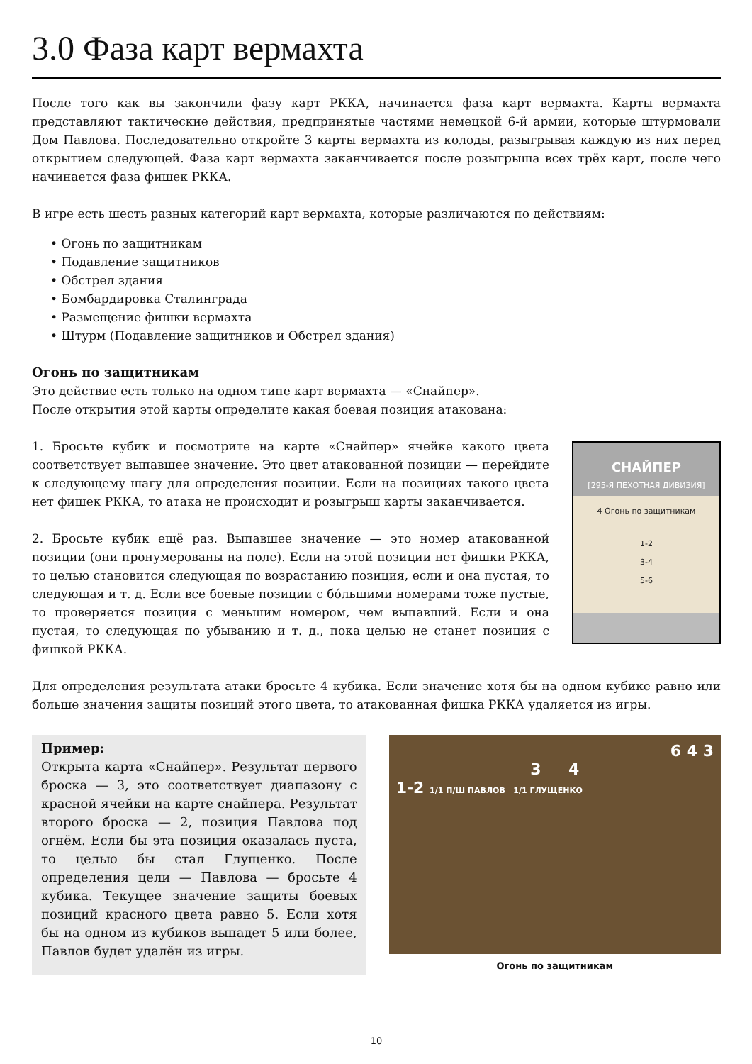3.0 Фаза карт вермахта
После того как вы закончили фазу карт РККА, начинается фаза карт вермахта. Карты вермахта представляют тактические действия, предпринятые частями немецкой 6-й армии, которые штурмовали Дом Павлова. Последовательно откройте 3 карты вермахта из колоды, разыгрывая каждую из них перед открытием следующей. Фаза карт вермахта заканчивается после розыгрыша всех трёх карт, после чего начинается фаза фишек РККА.
В игре есть шесть разных категорий карт вермахта, которые различаются по действиям:
• Огонь по защитникам
• Подавление защитников
• Обстрел здания
• Бомбардировка Сталинграда
• Размещение фишки вермахта
• Штурм (Подавление защитников и Обстрел здания)
Огонь по защитникам
Это действие есть только на одном типе карт вермахта — «Снайпер».
После открытия этой карты определите какая боевая позиция атакована:
1. Бросьте кубик и посмотрите на карте «Снайпер» ячейке какого цвета соответствует выпавшее значение. Это цвет атакованной позиции — перейдите к следующему шагу для определения позиции. Если на позициях такого цвета нет фишек РККА, то атака не происходит и розыгрыш карты заканчивается.
2. Бросьте кубик ещё раз. Выпавшее значение — это номер атакованной позиции (они пронумерованы на поле). Если на этой позиции нет фишки РККА, то целью становится следующая по возрастанию позиция, если и она пустая, то следующая и т. д. Если все боевые позиции с бóльшими номерами тоже пустые, то проверяется позиция с меньшим номером, чем выпавший. Если и она пустая, то следующая по убыванию и т. д., пока целью не станет позиция с фишкой РККА.
СНАЙПЕР
[295-Я ПЕХОТНАЯ ДИВИЗИЯ]
4 Огонь по защитникам
1-2
3-4
5-6
Для определения результата атаки бросьте 4 кубика. Если значение хотя бы на одном кубике равно или больше значения защиты позиций этого цвета, то атакованная фишка РККА удаляется из игры.
Пример:
Открыта карта «Снайпер». Результат первого броска — 3, это соответствует диапазону с красной ячейки на карте снайпера. Результат второго броска — 2, позиция Павлова под огнём. Если бы эта позиция оказалась пуста, то целью бы стал Глущенко. После определения цели — Павлова — бросьте 4 кубика. Текущее значение защиты боевых позиций красного цвета равно 5. Если хотя бы на одном из кубиков выпадет 5 или более, Павлов будет удалён из игры.
6 4 3
3 4
1-2 1/1 П/Ш ПАВЛОВ 1/1 ГЛУЩЕНКО
Огонь по защитникам
10